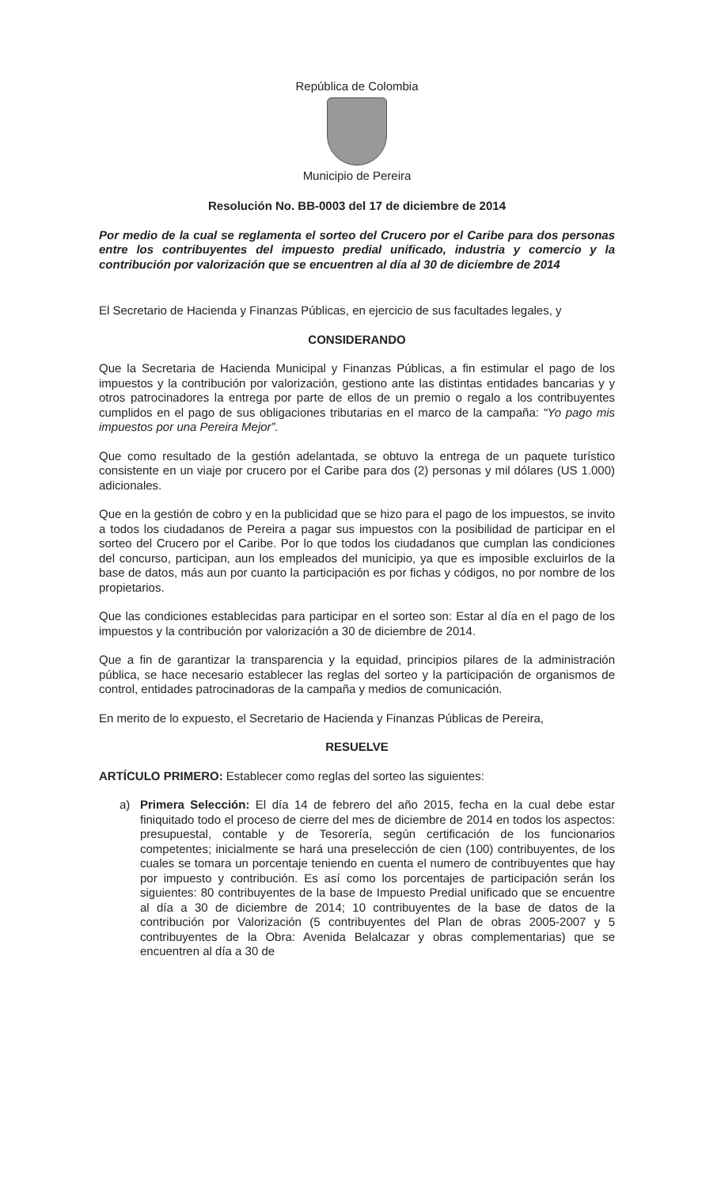República de Colombia
Municipio de Pereira
Resolución No. BB-0003 del 17 de diciembre de 2014
Por medio de la cual se reglamenta el sorteo del Crucero por el Caribe para dos personas entre los contribuyentes del impuesto predial unificado, industria y comercio y la contribución por valorización que se encuentren al día al 30 de diciembre de 2014
El Secretario de Hacienda y Finanzas Públicas, en ejercicio de sus facultades legales, y
CONSIDERANDO
Que la Secretaria de Hacienda Municipal y Finanzas Públicas, a fin estimular el pago de los impuestos y la contribución por valorización, gestiono ante las distintas entidades bancarias y y otros patrocinadores la entrega por parte de ellos de un premio o regalo a los contribuyentes cumplidos en el pago de sus obligaciones tributarias en el marco de la campaña: “Yo pago mis impuestos por una Pereira Mejor”.
Que como resultado de la gestión adelantada, se obtuvo la entrega de un paquete turístico consistente en un viaje por crucero por el Caribe para dos (2) personas y mil dólares (US 1.000) adicionales.
Que en la gestión de cobro y en la publicidad que se hizo para el pago de los impuestos, se invito a todos los ciudadanos de Pereira a pagar sus impuestos con la posibilidad de participar en el sorteo del Crucero por el Caribe. Por lo que todos los ciudadanos que cumplan las condiciones del concurso, participan, aun los empleados del municipio, ya que es imposible excluirlos de la base de datos, más aun por cuanto la participación es por fichas y códigos, no por nombre de los propietarios.
Que las condiciones establecidas para participar en el sorteo son: Estar al día en el pago de los impuestos y la contribución por valorización a 30 de diciembre de 2014.
Que a fin de garantizar la transparencia y la equidad, principios pilares de la administración pública, se hace necesario establecer las reglas del sorteo y la participación de organismos de control, entidades patrocinadoras de la campaña y medios de comunicación.
En merito de lo expuesto, el Secretario de Hacienda y Finanzas Públicas de Pereira,
RESUELVE
ARTÍCULO PRIMERO: Establecer como reglas del sorteo las siguientes:
a) Primera Selección: El día 14 de febrero del año 2015, fecha en la cual debe estar finiquitado todo el proceso de cierre del mes de diciembre de 2014 en todos los aspectos: presupuestal, contable y de Tesorería, según certificación de los funcionarios competentes; inicialmente se hará una preselección de cien (100) contribuyentes, de los cuales se tomara un porcentaje teniendo en cuenta el numero de contribuyentes que hay por impuesto y contribución. Es así como los porcentajes de participación serán los siguientes: 80 contribuyentes de la base de Impuesto Predial unificado que se encuentre al día a 30 de diciembre de 2014; 10 contribuyentes de la base de datos de la contribución por Valorización (5 contribuyentes del Plan de obras 2005-2007 y 5 contribuyentes de la Obra: Avenida Belalcazar y obras complementarias) que se encuentren al día a 30 de